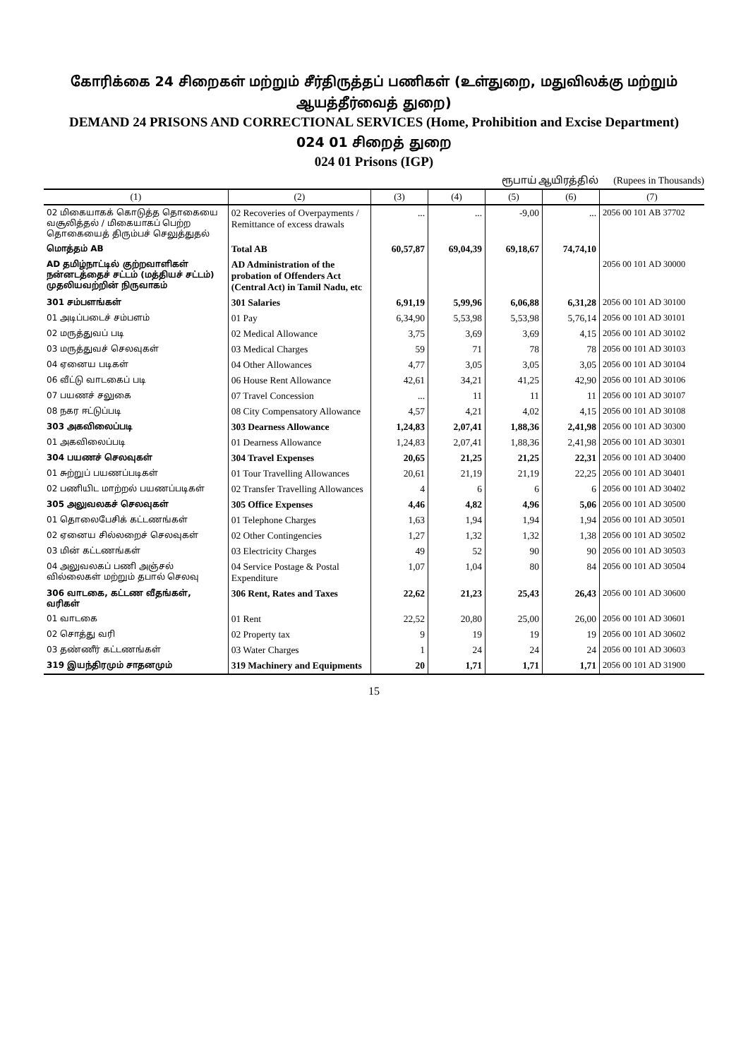கோரிக்கை 24 சிறைகள் மற்றும் சீர்திருத்தப் பணிகள் (உள்துறை, மதுவிலக்கு மற்றும் ஆயத்தீர்வைத் துறை)
DEMAND 24 PRISONS AND CORRECTIONAL SERVICES (Home, Prohibition and Excise Department)
024 01 சிறைத் துறை
024 01 Prisons (IGP)
ரூபாய் ஆயிரத்தில் (Rupees in Thousands)
| (1) | (2) | (3) | (4) | (5) | (6) | (7) |
| --- | --- | --- | --- | --- | --- | --- |
| 02 மிகையாகக் கொடுத்த தொகையை வசூலித்தல் / மிகையாகப் பெற்ற தொகையைத் திரும்பச் செலுத்துதல் | 02 Recoveries of Overpayments / Remittance of excess drawals | ... | ... | -9,00 | ... | 2056 00 101 AB 37702 |
| மொத்தம் AB | Total AB | 60,57,87 | 69,04,39 | 69,18,67 | 74,74,10 | |
| AD தமிழ்நாட்டில் குற்றவாளிகள் நன்னடத்தைச் சட்டம் (மத்தியச் சட்டம்) முதலியவற்றின் நிருவாகம் | AD Administration of the probation of Offenders Act (Central Act) in Tamil Nadu, etc | | | | | 2056 00 101 AD 30000 |
| 301 சம்பளங்கள் | 301 Salaries | 6,91,19 | 5,99,96 | 6,06,88 | 6,31,28 | 2056 00 101 AD 30100 |
| 01 அடிப்படைச் சம்பளம் | 01 Pay | 6,34,90 | 5,53,98 | 5,53,98 | 5,76,14 | 2056 00 101 AD 30101 |
| 02 மருத்துவப் படி | 02 Medical Allowance | 3,75 | 3,69 | 3,69 | 4,15 | 2056 00 101 AD 30102 |
| 03 மருத்துவச் செலவுகள் | 03 Medical Charges | 59 | 71 | 78 | 78 | 2056 00 101 AD 30103 |
| 04 ஏனைய படிகள் | 04 Other Allowances | 4,77 | 3,05 | 3,05 | 3,05 | 2056 00 101 AD 30104 |
| 06 வீட்டு வாடகைப் படி | 06 House Rent Allowance | 42,61 | 34,21 | 41,25 | 42,90 | 2056 00 101 AD 30106 |
| 07 பயணச் சலுகை | 07 Travel Concession | ... | 11 | 11 | 11 | 2056 00 101 AD 30107 |
| 08 நகர ஈட்டுப்படி | 08 City Compensatory Allowance | 4,57 | 4,21 | 4,02 | 4,15 | 2056 00 101 AD 30108 |
| 303 அகவிலைப்படி | 303 Dearness Allowance | 1,24,83 | 2,07,41 | 1,88,36 | 2,41,98 | 2056 00 101 AD 30300 |
| 01 அகவிலைப்படி | 01 Dearness Allowance | 1,24,83 | 2,07,41 | 1,88,36 | 2,41,98 | 2056 00 101 AD 30301 |
| 304 பயணச் செலவுகள் | 304 Travel Expenses | 20,65 | 21,25 | 21,25 | 22,31 | 2056 00 101 AD 30400 |
| 01 சுற்றுப் பயணப்படிகள் | 01 Tour Travelling Allowances | 20,61 | 21,19 | 21,19 | 22,25 | 2056 00 101 AD 30401 |
| 02 பணியிட மாற்றல் பயணப்படிகள் | 02 Transfer Travelling Allowances | 4 | 6 | 6 | 6 | 2056 00 101 AD 30402 |
| 305 அலுவலகச் செலவுகள் | 305 Office Expenses | 4,46 | 4,82 | 4,96 | 5,06 | 2056 00 101 AD 30500 |
| 01 தொலைபேசிக் கட்டணங்கள் | 01 Telephone Charges | 1,63 | 1,94 | 1,94 | 1,94 | 2056 00 101 AD 30501 |
| 02 ஏனைய சில்லறைச் செலவுகள் | 02 Other Contingencies | 1,27 | 1,32 | 1,32 | 1,38 | 2056 00 101 AD 30502 |
| 03 மின் கட்டணங்கள் | 03 Electricity Charges | 49 | 52 | 90 | 90 | 2056 00 101 AD 30503 |
| 04 அலுவலகப் பணி அஞ்சல் வில்லைகள் மற்றும் தபால் செலவு | 04 Service Postage & Postal Expenditure | 1,07 | 1,04 | 80 | 84 | 2056 00 101 AD 30504 |
| 306 வாடகை, கட்டண வீதங்கள், வரிகள் | 306 Rent, Rates and Taxes | 22,62 | 21,23 | 25,43 | 26,43 | 2056 00 101 AD 30600 |
| 01 வாடகை | 01 Rent | 22,52 | 20,80 | 25,00 | 26,00 | 2056 00 101 AD 30601 |
| 02 சொத்து வரி | 02 Property tax | 9 | 19 | 19 | 19 | 2056 00 101 AD 30602 |
| 03 தண்ணீர் கட்டணங்கள் | 03 Water Charges | 1 | 24 | 24 | 24 | 2056 00 101 AD 30603 |
| 319 இயந்திரமும் சாதனமும் | 319 Machinery and Equipments | 20 | 1,71 | 1,71 | 1,71 | 2056 00 101 AD 31900 |
15